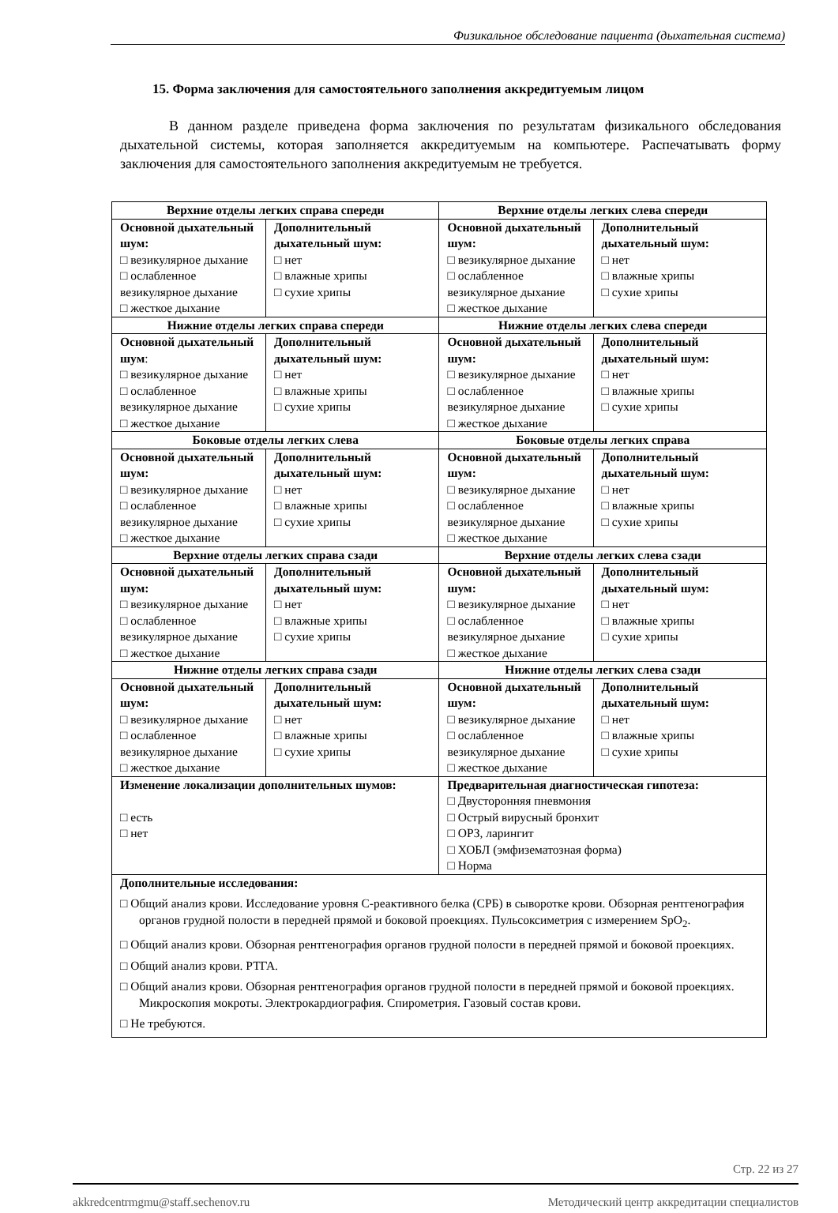Физикальное обследование пациента (дыхательная система)
15. Форма заключения для самостоятельного заполнения аккредитуемым лицом
В данном разделе приведена форма заключения по результатам физикального обследования дыхательной системы, которая заполняется аккредитуемым на компьютере. Распечатывать форму заключения для самостоятельного заполнения аккредитуемым не требуется.
| Верхние отделы легких справа спереди | | Верхние отделы легких слева спереди | |
| --- | --- | --- | --- |
| Основной дыхательный шум: □ везикулярное дыхание □ ослабленное везикулярное дыхание □ жесткое дыхание | Дополнительный дыхательный шум: □ нет □ влажные хрипы □ сухие хрипы | Основной дыхательный шум: □ везикулярное дыхание □ ослабленное везикулярное дыхание □ жесткое дыхание | Дополнительный дыхательный шум: □ нет □ влажные хрипы □ сухие хрипы |
| Нижние отделы легких справа спереди | | Нижние отделы легких слева спереди | |
| Основной дыхательный шум : □ везикулярное дыхание □ ослабленное везикулярное дыхание □ жесткое дыхание | Дополнительный дыхательный шум: □ нет □ влажные хрипы □ сухие хрипы | Основной дыхательный шум: □ везикулярное дыхание □ ослабленное везикулярное дыхание □ жесткое дыхание | Дополнительный дыхательный шум: □ нет □ влажные хрипы □ сухие хрипы |
| Боковые отделы легких слева | | Боковые отделы легких справа | |
| Основной дыхательный шум: □ везикулярное дыхание □ ослабленное везикулярное дыхание □ жесткое дыхание | Дополнительный дыхательный шум: □ нет □ влажные хрипы □ сухие хрипы | Основной дыхательный шум: □ везикулярное дыхание □ ослабленное везикулярное дыхание □ жесткое дыхание | Дополнительный дыхательный шум: □ нет □ влажные хрипы □ сухие хрипы |
| Верхние отделы легких справа сзади | | Верхние отделы легких слева сзади | |
| Основной дыхательный шум: □ везикулярное дыхание □ ослабленное везикулярное дыхание □ жесткое дыхание | Дополнительный дыхательный шум: □ нет □ влажные хрипы □ сухие хрипы | Основной дыхательный шум: □ везикулярное дыхание □ ослабленное везикулярное дыхание □ жесткое дыхание | Дополнительный дыхательный шум: □ нет □ влажные хрипы □ сухие хрипы |
| Нижние отделы легких справа сзади | | Нижние отделы легких слева сзади | |
| Основной дыхательный шум: □ везикулярное дыхание □ ослабленное везикулярное дыхание □ жесткое дыхание | Дополнительный дыхательный шум: □ нет □ влажные хрипы □ сухие хрипы | Основной дыхательный шум: □ везикулярное дыхание □ ослабленное везикулярное дыхание □ жесткое дыхание | Дополнительный дыхательный шум: □ нет □ влажные хрипы □ сухие хрипы |
| Изменение локализации дополнительных шумов: □ есть □ нет | | Предварительная диагностическая гипотеза: □ Двусторонняя пневмония □ Острый вирусный бронхит □ ОРЗ, ларингит □ ХОБЛ (эмфизематозная форма) □ Норма | |
| Дополнительные исследования: □ Общий анализ крови. Исследование уровня С-реактивного белка (СРБ) в сыворотке крови. Обзорная рентгенография органов грудной полости в передней прямой и боковой проекциях. Пульсоксиметрия с измерением SpO<sub>2</sub>. □ Общий анализ крови. Обзорная рентгенография органов грудной полости в передней прямой и боковой проекциях. □ Общий анализ крови. РТГА. □ Общий анализ крови. Обзорная рентгенография органов грудной полости в передней прямой и боковой проекциях. Микроскопия мокроты. Электрокардиография. Спирометрия. Газовый состав крови. □ Не требуются. | | | |
Стр. 22 из 27
akkredcentrmgmu@staff.sechenov.ru Методический центр аккредитации специалистов